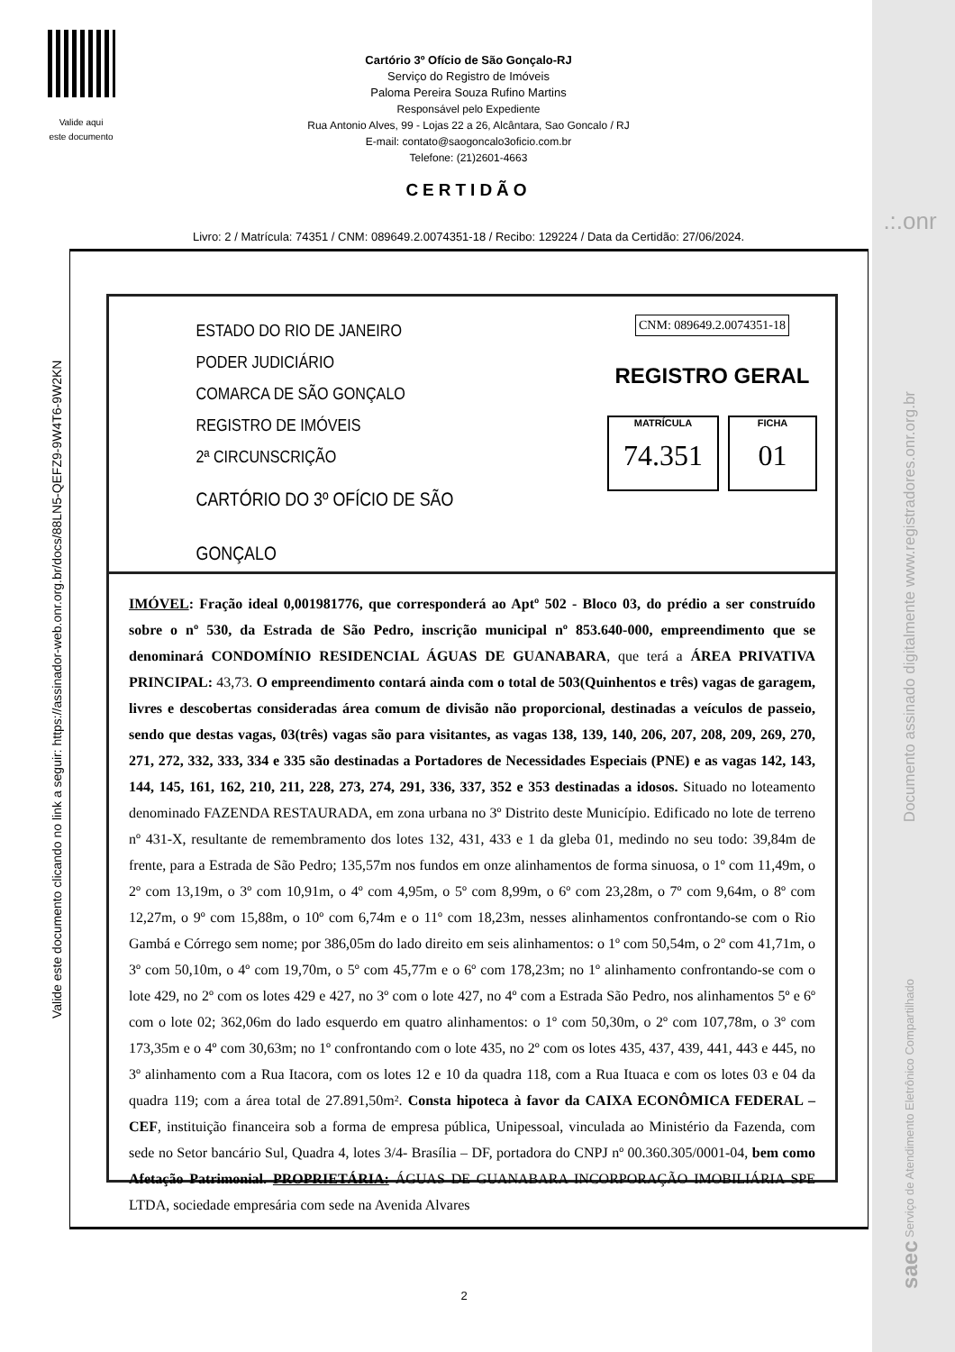Valide aqui
este documento
Cartório 3º Ofício de São Gonçalo-RJ
Serviço do Registro de Imóveis
Paloma Pereira Souza Rufino Martins
Responsável pelo Expediente
Rua Antonio Alves, 99 - Lojas 22 a 26, Alcântara, Sao Goncalo / RJ
E-mail: contato@saogoncalo3oficio.com.br
Telefone: (21)2601-4663
CERTIDÃO
Livro: 2 / Matrícula: 74351 / CNM: 089649.2.0074351-18 / Recibo: 129224 / Data da Certidão: 27/06/2024.
Valide este documento clicando no link a seguir: https://assinador-web.onr.org.br/docs/88LN5-QEFZ9-9W4T6-9W2KN
ESTADO DO RIO DE JANEIRO
PODER JUDICIÁRIO
COMARCA DE SÃO GONÇALO
REGISTRO DE IMÓVEIS
2ª CIRCUNSCRIÇÃO
CARTÓRIO DO 3º OFÍCIO DE SÃO GONÇALO
CNM: 089649.2.0074351-18
REGISTRO GERAL
MATRÍCULA
74.351
FICHA
01
IMÓVEL: Fração ideal 0,001981776, que corresponderá ao Aptº 502 - Bloco 03, do prédio a ser construído sobre o nº 530, da Estrada de São Pedro, inscrição municipal nº 853.640-000, empreendimento que se denominará CONDOMÍNIO RESIDENCIAL ÁGUAS DE GUANABARA, que terá a ÁREA PRIVATIVA PRINCIPAL: 43,73. O empreendimento contará ainda com o total de 503(Quinhentos e três) vagas de garagem, livres e descobertas consideradas área comum de divisão não proporcional, destinadas a veículos de passeio, sendo que destas vagas, 03(três) vagas são para visitantes, as vagas 138, 139, 140, 206, 207, 208, 209, 269, 270, 271, 272, 332, 333, 334 e 335 são destinadas a Portadores de Necessidades Especiais (PNE) e as vagas 142, 143, 144, 145, 161, 162, 210, 211, 228, 273, 274, 291, 336, 337, 352 e 353 destinadas a idosos. Situado no loteamento denominado FAZENDA RESTAURADA, em zona urbana no 3º Distrito deste Município. Edificado no lote de terreno nº 431-X, resultante de remembramento dos lotes 132, 431, 433 e 1 da gleba 01, medindo no seu todo: 39,84m de frente, para a Estrada de São Pedro; 135,57m nos fundos em onze alinhamentos de forma sinuosa, o 1º com 11,49m, o 2º com 13,19m, o 3º com 10,91m, o 4º com 4,95m, o 5º com 8,99m, o 6º com 23,28m, o 7º com 9,64m, o 8º com 12,27m, o 9º com 15,88m, o 10º com 6,74m e o 11º com 18,23m, nesses alinhamentos confrontando-se com o Rio Gambá e Córrego sem nome; por 386,05m do lado direito em seis alinhamentos: o 1º com 50,54m, o 2º com 41,71m, o 3º com 50,10m, o 4º com 19,70m, o 5º com 45,77m e o 6º com 178,23m; no 1º alinhamento confrontando-se com o lote 429, no 2º com os lotes 429 e 427, no 3º com o lote 427, no 4º com a Estrada São Pedro, nos alinhamentos 5º e 6º com o lote 02; 362,06m do lado esquerdo em quatro alinhamentos: o 1º com 50,30m, o 2º com 107,78m, o 3º com 173,35m e o 4º com 30,63m; no 1º confrontando com o lote 435, no 2º com os lotes 435, 437, 439, 441, 443 e 445, no 3º alinhamento com a Rua Itacora, com os lotes 12 e 10 da quadra 118, com a Rua Ituaca e com os lotes 03 e 04 da quadra 119; com a área total de 27.891,50m². Consta hipoteca à favor da CAIXA ECONÔMICA FEDERAL – CEF, instituição financeira sob a forma de empresa pública, Unipessoal, vinculada ao Ministério da Fazenda, com sede no Setor bancário Sul, Quadra 4, lotes 3/4- Brasília – DF, portadora do CNPJ nº 00.360.305/0001-04, bem como Afetação Patrimonial. PROPRIETÁRIA: ÁGUAS DE GUANABARA INCORPORAÇÃO IMOBILIÁRIA SPE LTDA, sociedade empresária com sede na Avenida Alvares
2
.:.onr
Documento assinado digitalmente www.registradores.onr.org.br
saec Serviço de Atendimento Eletrônico Compartilhado